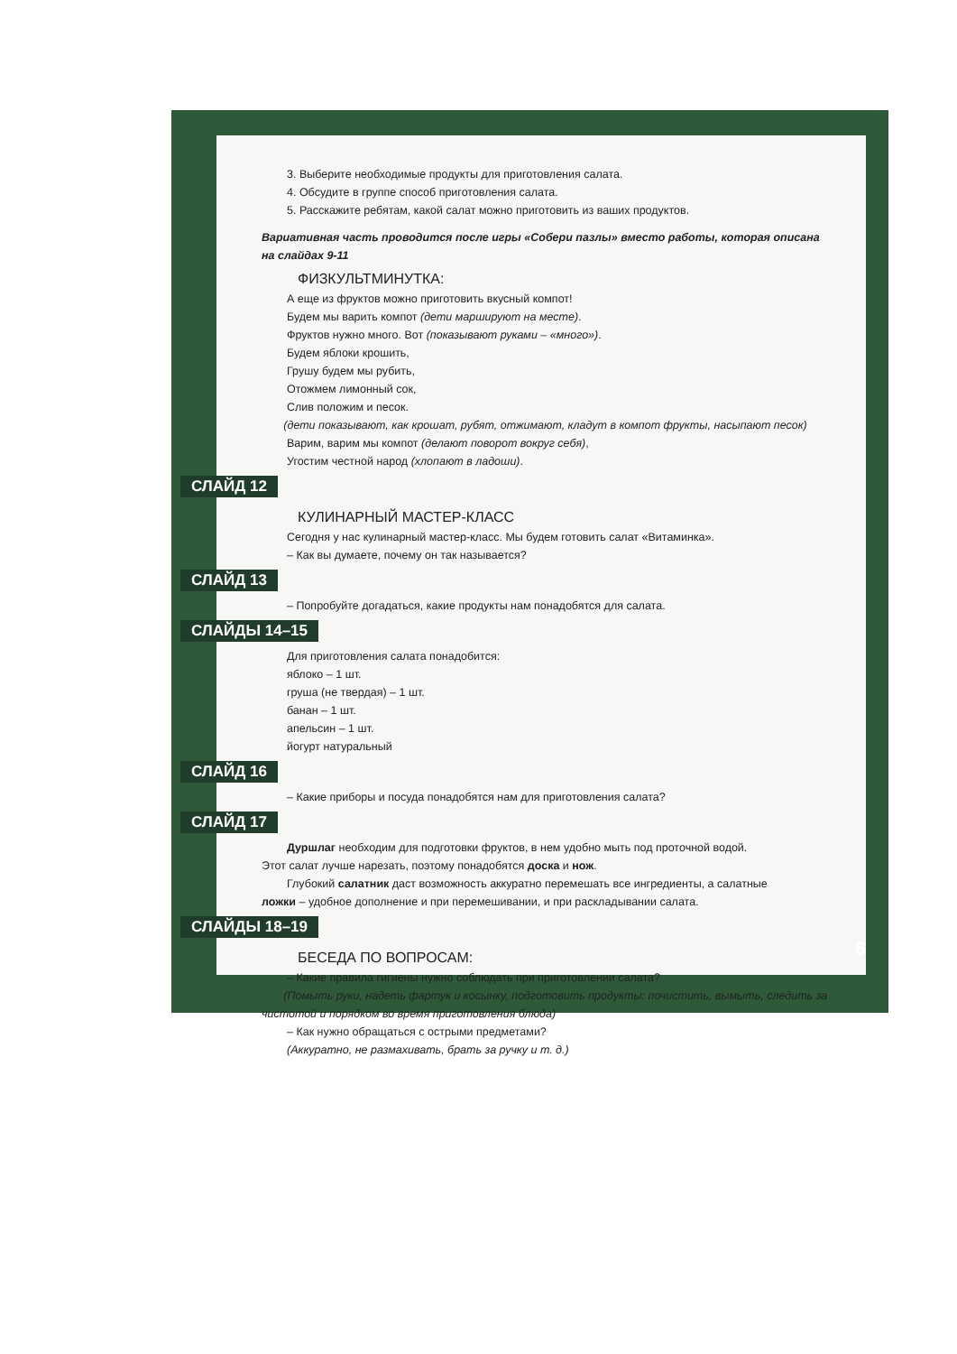3. Выберите необходимые продукты для приготовления салата.
4. Обсудите в группе способ приготовления салата.
5. Расскажите ребятам, какой салат можно приготовить из ваших продуктов.
Вариативная часть проводится после игры «Собери пазлы» вместо работы, которая описана на слайдах 9-11
ФИЗКУЛЬТМИНУТКА:
А еще из фруктов можно приготовить вкусный компот!
Будем мы варить компот (дети маршируют на месте).
Фруктов нужно много. Вот (показывают руками – «много»).
Будем яблоки крошить,
Грушу будем мы рубить,
Отожмем лимонный сок,
Слив положим и песок.
(дети показывают, как крошат, рубят, отжимают, кладут в компот фрукты, насыпают песок)
Варим, варим мы компот (делают поворот вокруг себя),
Угостим честной народ (хлопают в ладоши).
СЛАЙД 12
КУЛИНАРНЫЙ МАСТЕР-КЛАСС
Сегодня у нас кулинарный мастер-класс. Мы будем готовить салат «Витаминка».
– Как вы думаете, почему он так называется?
СЛАЙД 13
– Попробуйте догадаться, какие продукты нам понадобятся для салата.
СЛАЙДЫ 14–15
Для приготовления салата понадобится:
яблоко – 1 шт.
груша (не твердая) – 1 шт.
банан – 1 шт.
апельсин – 1 шт.
йогурт натуральный
СЛАЙД 16
– Какие приборы и посуда понадобятся нам для приготовления салата?
СЛАЙД 17
Дуршлаг необходим для подготовки фруктов, в нем удобно мыть под проточной водой.
Этот салат лучше нарезать, поэтому понадобятся доска и нож.
Глубокий салатник даст возможность аккуратно перемешать все ингредиенты, а салатные
ложки – удобное дополнение и при перемешивании, и при раскладывании салата.
СЛАЙДЫ 18–19
БЕСЕДА ПО ВОПРОСАМ:
– Какие правила гигиены нужно соблюдать при приготовлении салата?
(Помыть руки, надеть фартук и косынку, подготовить продукты: почистить, вымыть, следить за чистотой и порядком во время приготовления блюда)
– Как нужно обращаться с острыми предметами?
(Аккуратно, не размахивать, брать за ручку и т. д.)
6